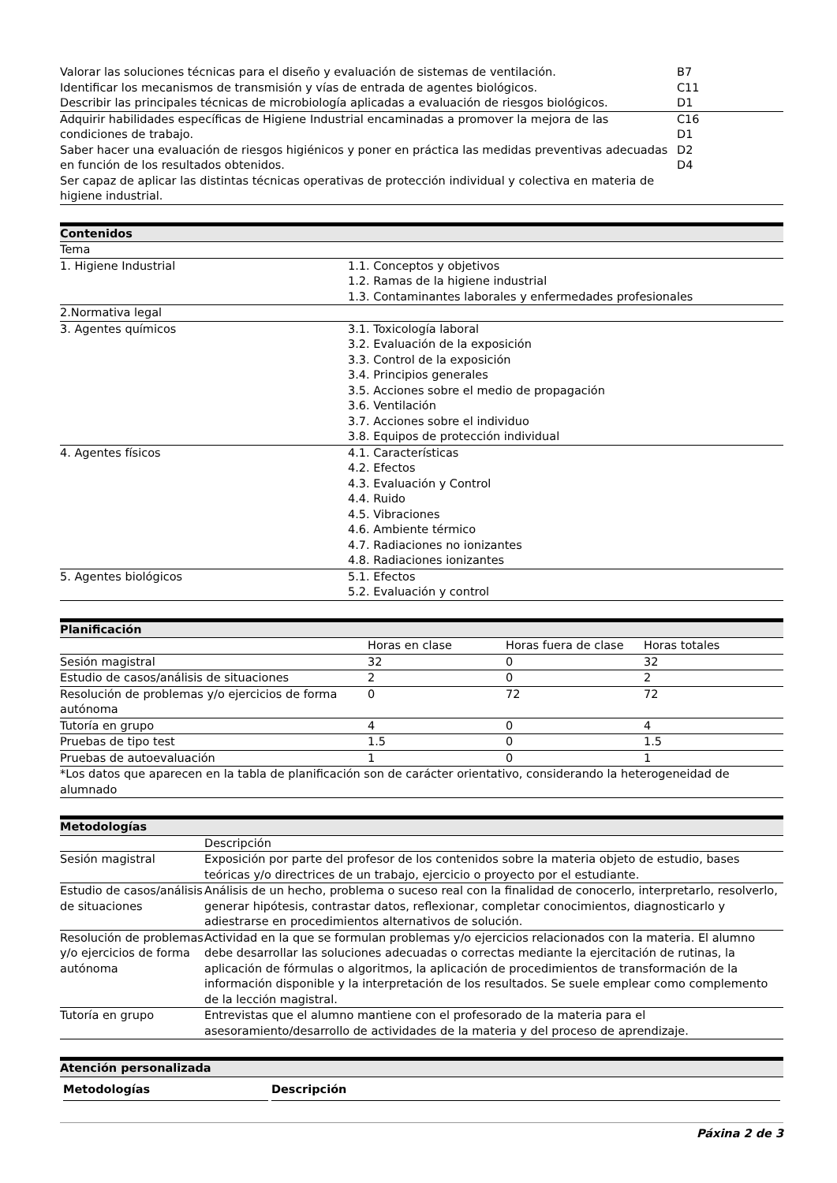| Valorar las soluciones técnicas para el diseño y evaluación de sistemas de ventilación. Identificar los mecanismos de transmisión y vías de entrada de agentes biológicos. Describir las principales técnicas de microbiología aplicadas a evaluación de riesgos biológicos. | B7 C11 D1 |
| Adquirir habilidades específicas de Higiene Industrial encaminadas a promover la mejora de las condiciones de trabajo. Saber hacer una evaluación de riesgos higiénicos y poner en práctica las medidas preventivas adecuadas en función de los resultados obtenidos. Ser capaz de aplicar las distintas técnicas operativas de protección individual y colectiva en materia de higiene industrial. | C16 D1 D2 D4 |
Contenidos
| Tema | |
| 1. Higiene Industrial | 1.1. Conceptos y objetivos 1.2. Ramas de la higiene industrial 1.3. Contaminantes laborales y enfermedades profesionales |
| 2.Normativa legal | |
| 3. Agentes químicos | 3.1. Toxicología laboral 3.2. Evaluación de la exposición 3.3. Control de la exposición 3.4. Principios generales 3.5. Acciones sobre el medio de propagación 3.6. Ventilación 3.7. Acciones sobre el individuo 3.8. Equipos de protección individual |
| 4. Agentes físicos | 4.1. Características 4.2. Efectos 4.3. Evaluación y Control 4.4. Ruido 4.5. Vibraciones 4.6. Ambiente térmico 4.7. Radiaciones no ionizantes 4.8. Radiaciones ionizantes |
| 5. Agentes biológicos | 5.1. Efectos 5.2. Evaluación y control |
Planificación
| | Horas en clase | Horas fuera de clase | Horas totales |
| --- | --- | --- | --- |
| Sesión magistral | 32 | 0 | 32 |
| Estudio de casos/análisis de situaciones | 2 | 0 | 2 |
| Resolución de problemas y/o ejercicios de forma autónoma | 0 | 72 | 72 |
| Tutoría en grupo | 4 | 0 | 4 |
| Pruebas de tipo test | 1.5 | 0 | 1.5 |
| Pruebas de autoevaluación | 1 | 0 | 1 |
| *Los datos que aparecen en la tabla de planificación son de carácter orientativo, considerando la heterogeneidad de alumnado | | | |
Metodologías
| | Descripción |
| --- | --- |
| Sesión magistral | Exposición por parte del profesor de los contenidos sobre la materia objeto de estudio, bases teóricas y/o directrices de un trabajo, ejercicio o proyecto por el estudiante. |
| Estudio de casos/análisis de situaciones | Análisis de un hecho, problema o suceso real con la finalidad de conocerlo, interpretarlo, resolverlo, generar hipótesis, contrastar datos, reflexionar, completar conocimientos, diagnosticarlo y adiestrarse en procedimientos alternativos de solución. |
| Resolución de problemas y/o ejercicios de forma autónoma | Actividad en la que se formulan problemas y/o ejercicios relacionados con la materia. El alumno debe desarrollar las soluciones adecuadas o correctas mediante la ejercitación de rutinas, la aplicación de fórmulas o algoritmos, la aplicación de procedimientos de transformación de la información disponible y la interpretación de los resultados. Se suele emplear como complemento de la lección magistral. |
| Tutoría en grupo | Entrevistas que el alumno mantiene con el profesorado de la materia para el asesoramiento/desarrollo de actividades de la materia y del proceso de aprendizaje. |
Atención personalizada
| Metodologías | Descripción |
| --- | --- |
Páxina 2 de 3